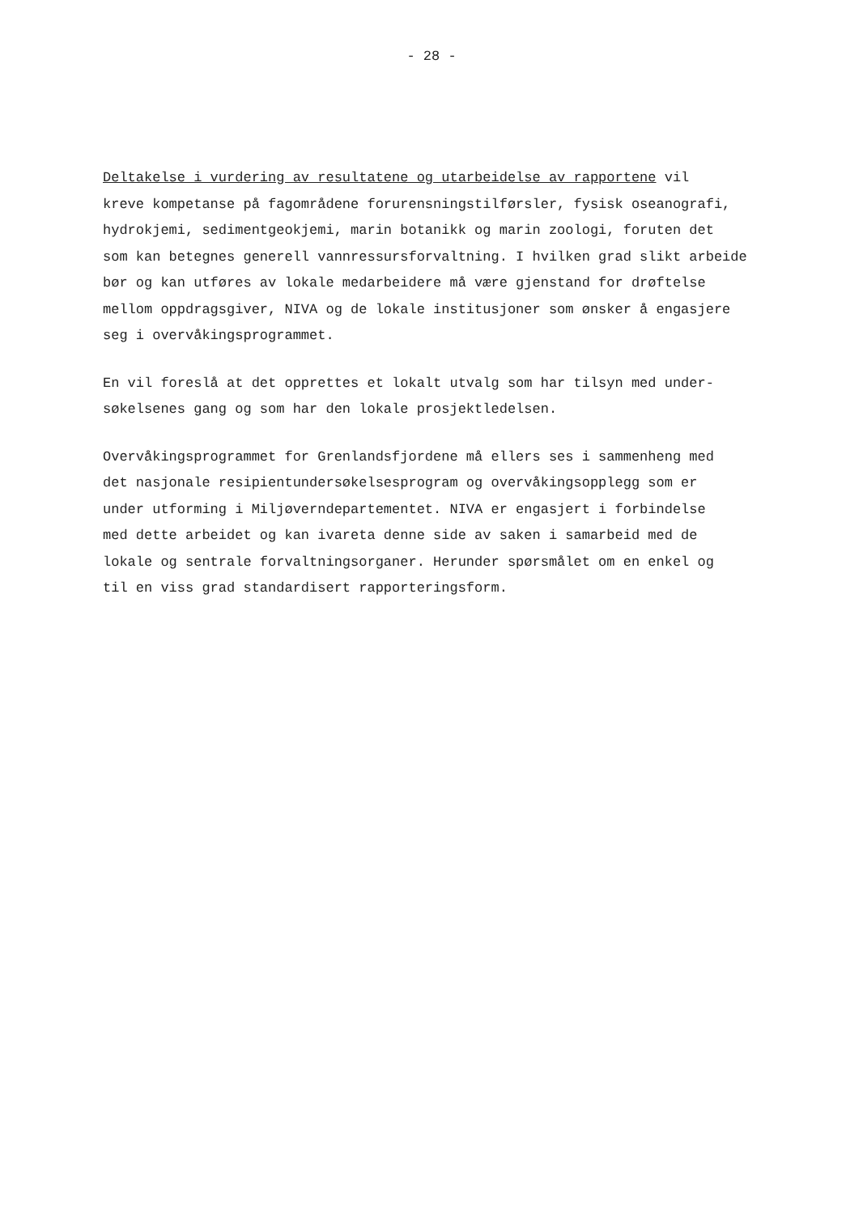- 28 -
Deltakelse i vurdering av resultatene og utarbeidelse av rapportene vil
kreve kompetanse på fagområdene forurensningstilførsler, fysisk oseanografi,
hydrokjemi, sedimentgeokjemi, marin botanikk og marin zoologi, foruten det
som kan betegnes generell vannressursforvaltning. I hvilken grad slikt arbeide
bør og kan utføres av lokale medarbeidere må være gjenstand for drøftelse
mellom oppdragsgiver, NIVA og de lokale institusjoner som ønsker å engasjere
seg i overvåkingsprogrammet.
En vil foreslå at det opprettes et lokalt utvalg som har tilsyn med under-
søkelsenes gang og som har den lokale prosjektledelsen.
Overvåkingsprogrammet for Grenlandsfjordene må ellers ses i sammenheng med
det nasjonale resipientundersøkelsesprogram og overvåkingsopplegg som er
under utforming i Miljøverndepartementet. NIVA er engasjert i forbindelse
med dette arbeidet og kan ivareta denne side av saken i samarbeid med de
lokale og sentrale forvaltningsorganer. Herunder spørsmålet om en enkel og
til en viss grad standardisert rapporteringsform.